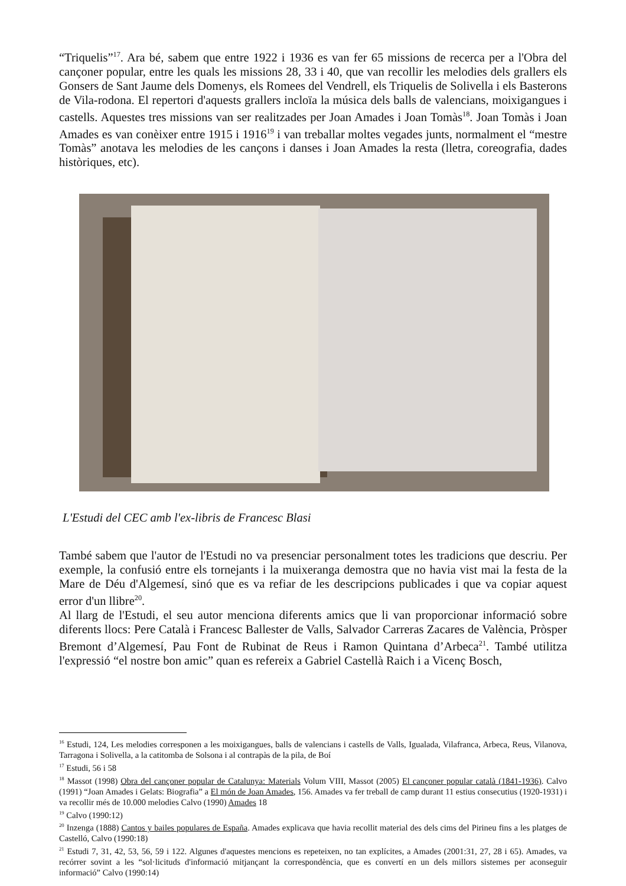“Triquelis”<sup>17</sup>. Ara bé, sabem que entre 1922 i 1936 es van fer 65 missions de recerca per a l'Obra del cançoner popular, entre les quals les missions 28, 33 i 40, que van recollir les melodies dels grallers els Gonsers de Sant Jaume dels Domenys, els Romees del Vendrell, els Triquelis de Solivella i els Basterons de Vila-rodona. El repertori d'aquests grallers incloïa la música dels balls de valencians, moixigangues i castells. Aquestes tres missions van ser realitzades per Joan Amades i Joan Tomàs<sup>18</sup>. Joan Tomàs i Joan Amades es van conèixer entre 1915 i 1916<sup>19</sup> i van treballar moltes vegades junts, normalment el “mestre Tomàs” anotava les melodies de les cançons i danses i Joan Amades la resta (lletra, coreografia, dades històriques, etc).
L'Estudi del CEC amb l'ex-libris de Francesc Blasi
També sabem que l'autor de l'Estudi no va presenciar personalment totes les tradicions que descriu. Per exemple, la confusió entre els tornejants i la muixeranga demostra que no havia vist mai la festa de la Mare de Déu d'Algemesí, sinó que es va refiar de les descripcions publicades i que va copiar aquest error d'un llibre<sup>20</sup>.
Al llarg de l'Estudi, el seu autor menciona diferents amics que li van proporcionar informació sobre diferents llocs: Pere Català i Francesc Ballester de Valls, Salvador Carreras Zacares de València, Pròsper Bremont d’Algemesí, Pau Font de Rubinat de Reus i Ramon Quintana d’Arbeca<sup>21</sup>. També utilitza l'expressió “el nostre bon amic” quan es refereix a Gabriel Castellà Raich i a Vicenç Bosch,
<sup>16</sup> Estudi, 124, Les melodies corresponen a les moixigangues, balls de valencians i castells de Valls, Igualada, Vilafranca, Arbeca, Reus, Vilanova, Tarragona i Solivella, a la catitomba de Solsona i al contrapàs de la pila, de Boí
<sup>17</sup> Estudi, 56 i 58
<sup>18</sup> Massot (1998) Obra del cançoner popular de Catalunya: Materials Volum VIII, Massot (2005) El cançoner popular català (1841-1936). Calvo (1991) “Joan Amades i Gelats: Biografia” a El món de Joan Amades, 156. Amades va fer treball de camp durant 11 estius consecutius (1920-1931) i va recollir més de 10.000 melodies Calvo (1990) Amades 18
<sup>19</sup> Calvo (1990:12)
<sup>20</sup> Inzenga (1888) Cantos y bailes populares de España. Amades explicava que havia recollit material des dels cims del Pirineu fins a les platges de Castelló, Calvo (1990:18)
<sup>21</sup> Estudi 7, 31, 42, 53, 56, 59 i 122. Algunes d'aquestes mencions es repeteixen, no tan explícites, a Amades (2001:31, 27, 28 i 65). Amades, va recórrer sovint a les “sol·licituds d'informació mitjançant la correspondència, que es convertí en un dels millors sistemes per aconseguir informació” Calvo (1990:14)